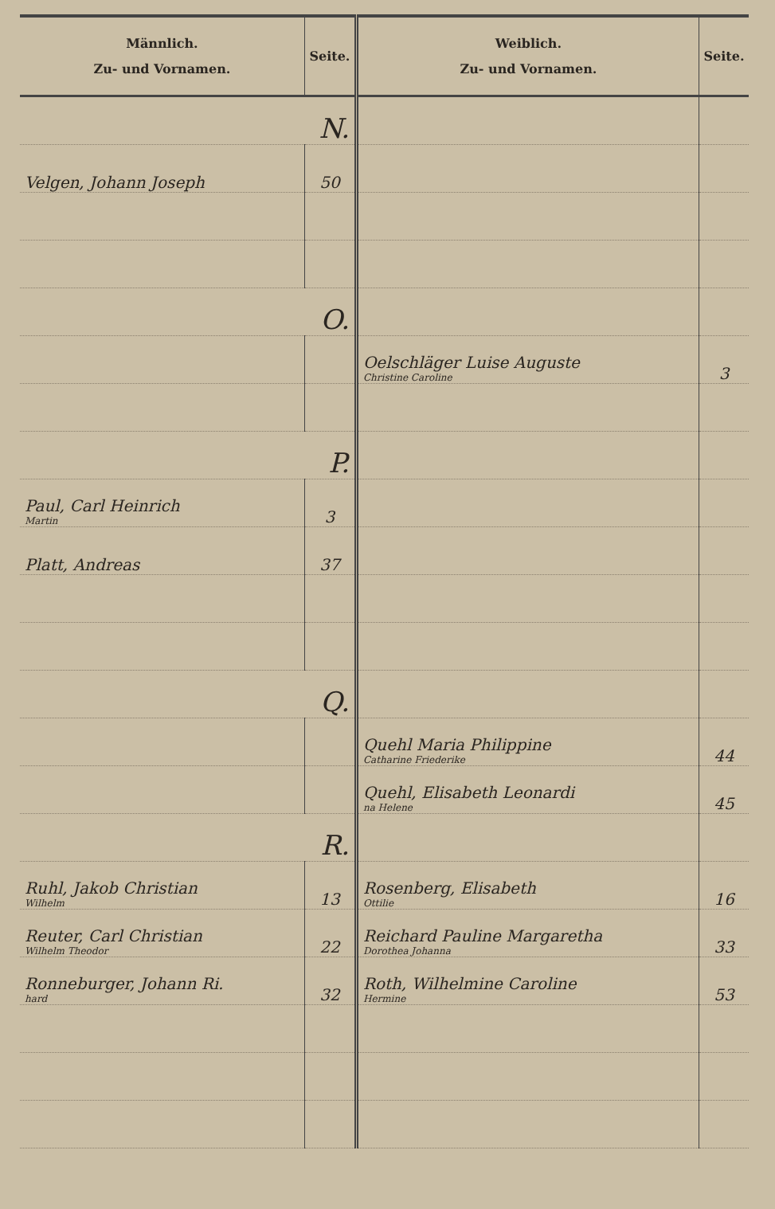| Männlich. Zu- und Vornamen. | Seite. | Weiblich. Zu- und Vornamen. | Seite. |
| --- | --- | --- | --- |
| N. | | | |
| Velgen, Johann Joseph | 50 | | |
| O. | | | |
| | | Oelschläger Luise Auguste Christine Caroline | 3 |
| P. | | | |
| Paul, Carl Heinrich Martin | 3 | | |
| Platt, Andreas | 37 | | |
| Q. | | | |
| | | Quehl Maria Philippine Catharine Friederike | 44 |
| | | Quehl, Elisabeth Leonardi na Helene | 45 |
| R. | | | |
| Ruhl, Jakob Christian Wilhelm | 13 | Rosenberg, Elisabeth Ottilie | 16 |
| Reuter, Carl Christian Wilhelm Theodor | 22 | Reichard Pauline Margaretha Dorothea Johanna | 33 |
| Ronneburger, Johann Ri. hard | 32 | Roth, Wilhelmine Caroline Hermine | 53 |